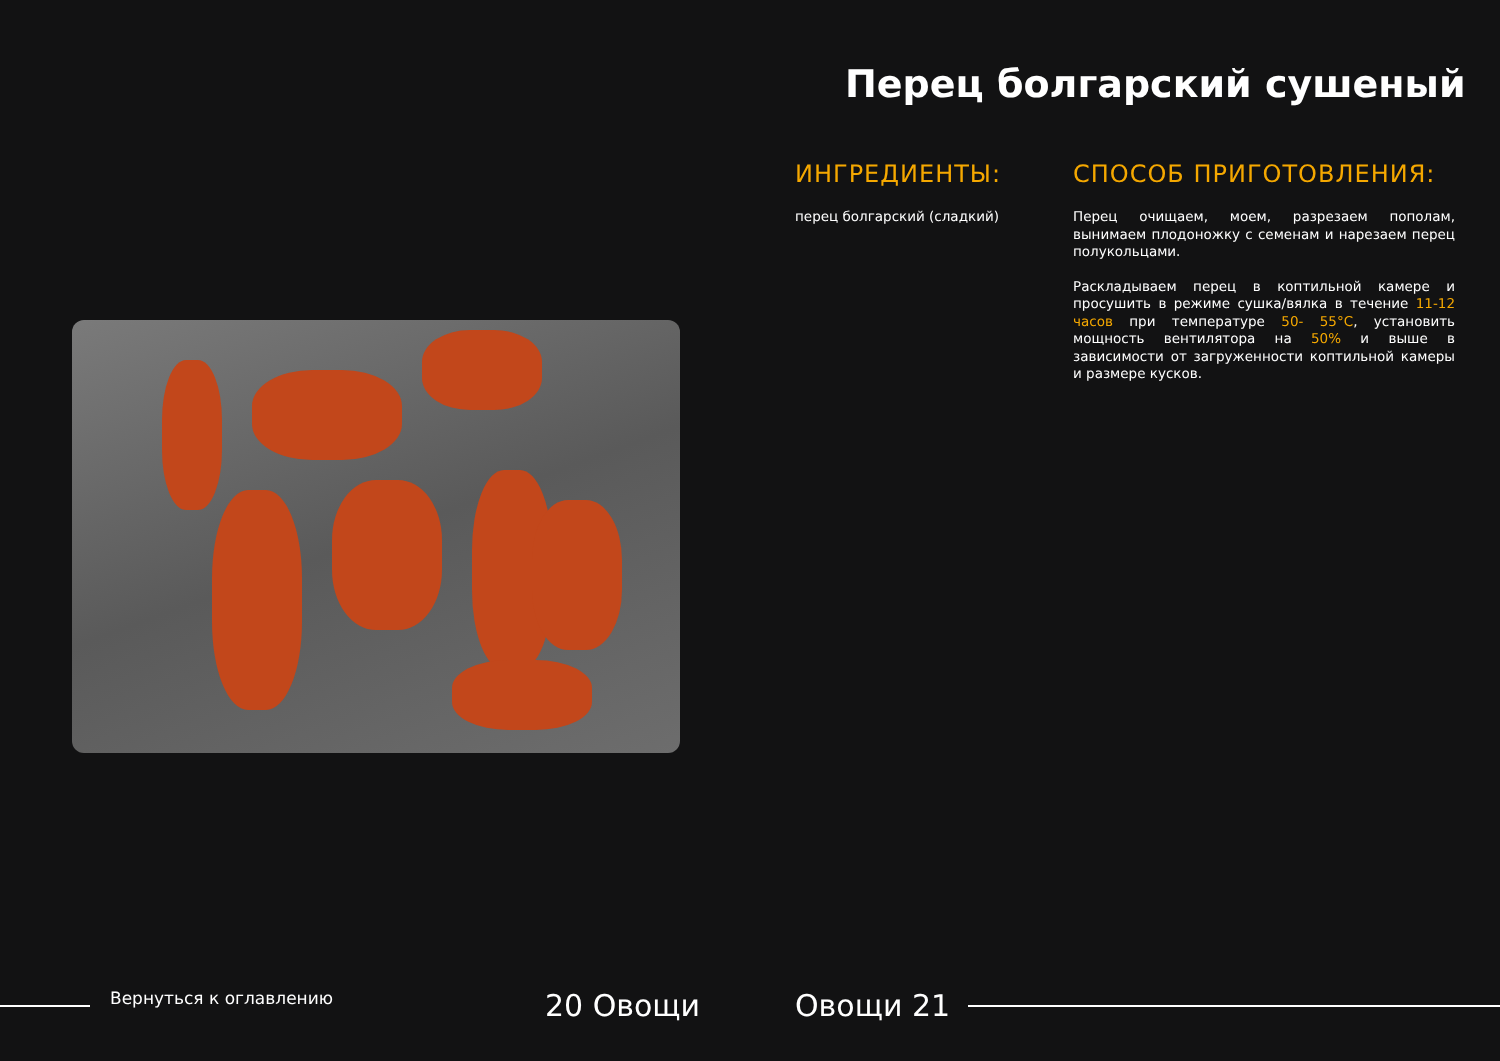Вернуться к оглавлению 20 Овощи
Перец болгарский сушеный
ИНГРЕДИЕНТЫ:
перец болгарский (сладкий)
СПОСОБ ПРИГОТОВЛЕНИЯ:
Перец очищаем, моем, разрезаем пополам, вынимаем плодоножку с семенам и нарезаем перец полукольцами.
Раскладываем перец в коптильной камере и просушить в режиме сушка/вялка в течение 11-12 часов при температуре 50- 55°C, установить мощность вентилятора на 50% и выше в зависимости от загруженности коптильной камеры и размере кусков.
Овощи 21